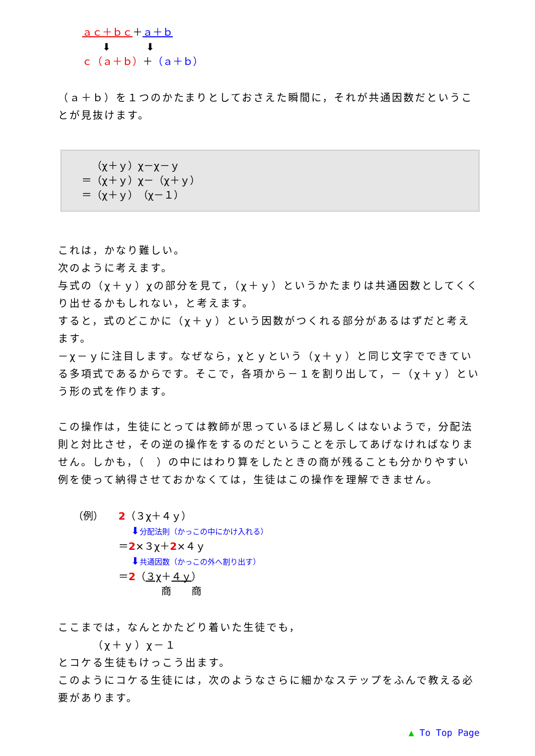ａｃ＋ｂｃ＋ａ＋ｂ
  ⬇    ⬇
ｃ（ａ＋ｂ）＋（ａ＋ｂ）
（ａ＋ｂ）を１つのかたまりとしておさえた瞬間に，それが共通因数だということが見抜けます。
 （χ＋ｙ）χ－χ－ｙ
＝（χ＋ｙ）χ－（χ＋ｙ）
＝（χ＋ｙ）（χ－１）
これは，かなり難しい。
次のように考えます。
与式の（χ＋ｙ）χの部分を見て，（χ＋ｙ）というかたまりは共通因数としてくくり出せるかもしれない，と考えます。
すると，式のどこかに（χ＋ｙ）という因数がつくれる部分があるはずだと考えます。
－χ－ｙに注目します。なぜなら，χとｙという（χ＋ｙ）と同じ文字でできている多項式であるからです。そこで，各項から－１を割り出して，－（χ＋ｙ）という形の式を作ります。
この操作は，生徒にとっては教師が思っているほど易しくはないようで，分配法則と対比させ，その逆の操作をするのだということを示してあげなければなりません。しかも，（　）の中にはわり算をしたときの商が残ることも分かりやすい例を使って納得させておかなくては，生徒はこの操作を理解できません。
（例）  2（３χ＋４ｙ）
⬇分配法則（かっこの中にかけ入れる）
＝2×３χ＋2×４ｙ
⬇共通因数（かっこの外へ割り出す）
＝2（３χ＋４ｙ）
商  商
ここまでは，なんとかたどり着いた生徒でも，
   （χ＋ｙ）χ－１
とコケる生徒もけっこう出ます。
このようにコケる生徒には，次のようなさらに細かなステップをふんで教える必要があります。
▲ To Top Page